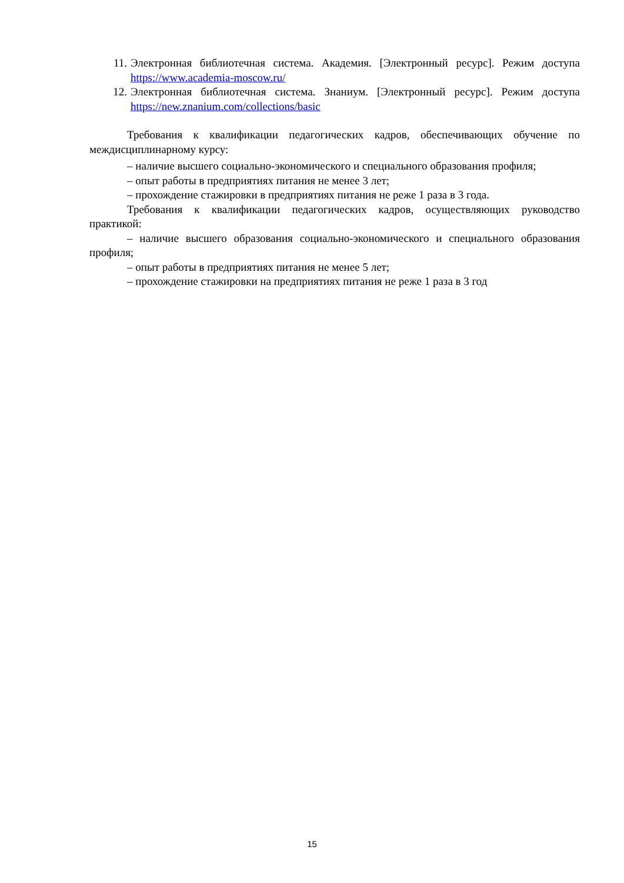11. Электронная библиотечная система. Академия. [Электронный ресурс]. Режим доступа https://www.academia-moscow.ru/
12. Электронная библиотечная система. Знаниум. [Электронный ресурс]. Режим доступа https://new.znanium.com/collections/basic
Требования к квалификации педагогических кадров, обеспечивающих обучение по междисциплинарному курсу:
– наличие высшего социально-экономического и специального образования профиля;
– опыт работы в предприятиях питания не менее 3 лет;
– прохождение стажировки в предприятиях питания не реже 1 раза в 3 года.
Требования к квалификации педагогических кадров, осуществляющих руководство практикой:
– наличие высшего образования социально-экономического и специального образования профиля;
– опыт работы в предприятиях питания не менее 5 лет;
– прохождение стажировки на предприятиях питания не реже 1 раза в 3 год
15